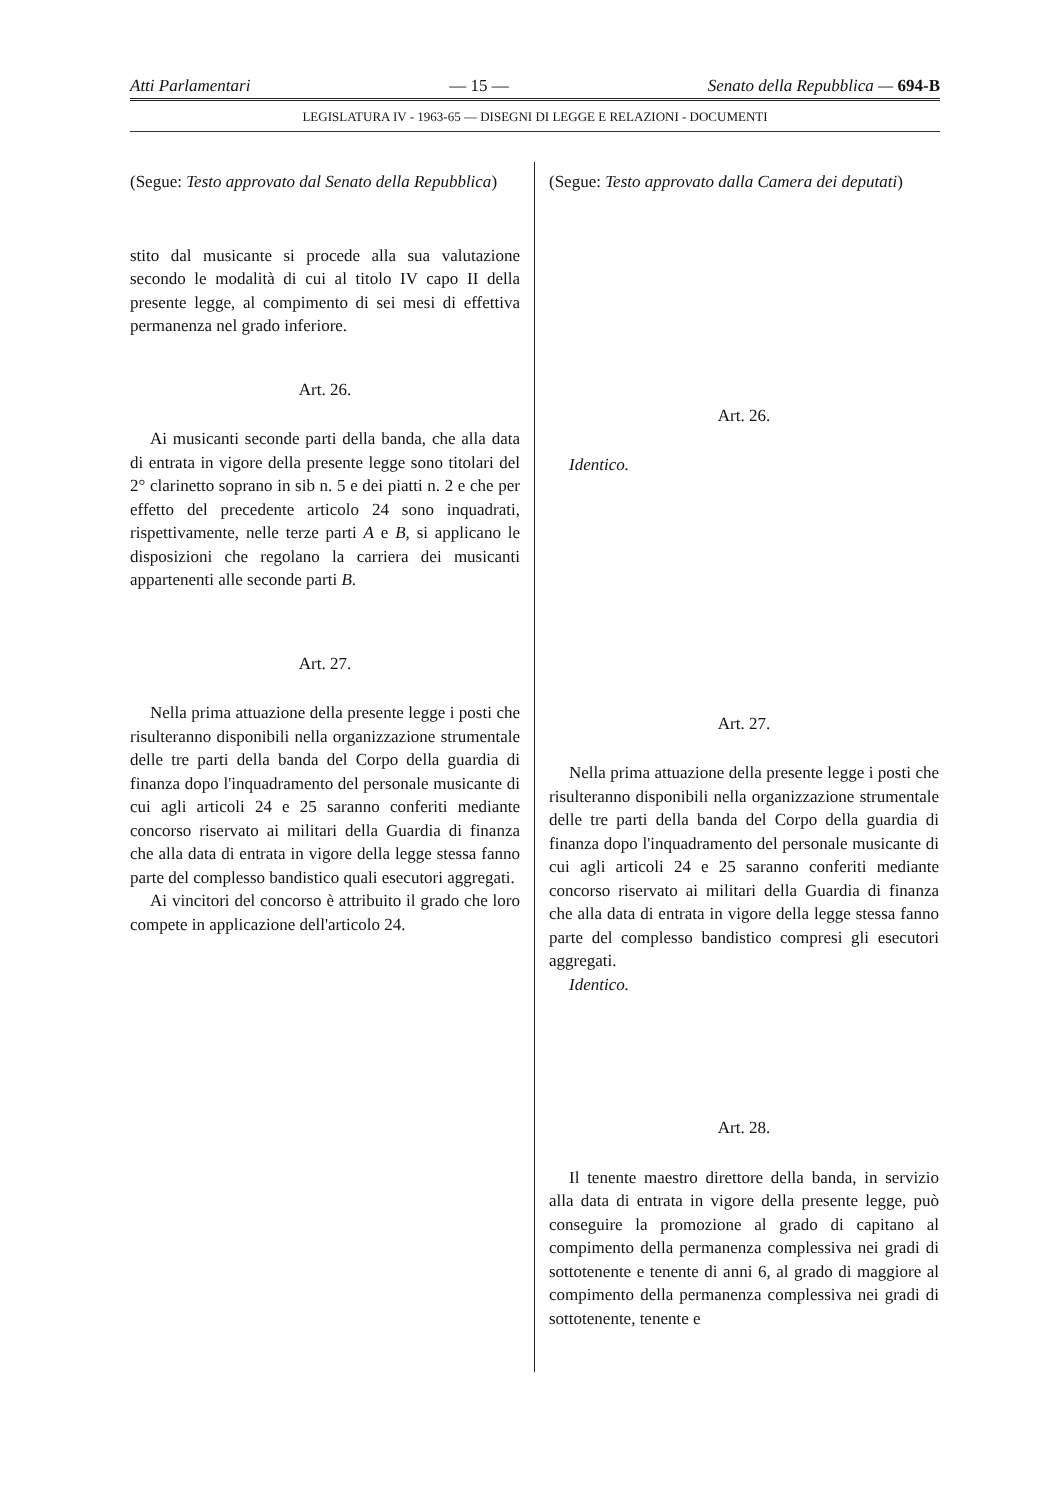Atti Parlamentari — 15 — Senato della Repubblica — 694-B
LEGISLATURA IV - 1963-65 — DISEGNI DI LEGGE E RELAZIONI - DOCUMENTI
(Segue: Testo approvato dal Senato della Repubblica)
stito dal musicante si procede alla sua valutazione secondo le modalità di cui al titolo IV capo II della presente legge, al compimento di sei mesi di effettiva permanenza nel grado inferiore.
Art. 26.
Ai musicanti seconde parti della banda, che alla data di entrata in vigore della presente legge sono titolari del 2° clarinetto soprano in sib n. 5 e dei piatti n. 2 e che per effetto del precedente articolo 24 sono inquadrati, rispettivamente, nelle terze parti A e B, si applicano le disposizioni che regolano la carriera dei musicanti appartenenti alle seconde parti B.
Art. 27.
Nella prima attuazione della presente legge i posti che risulteranno disponibili nella organizzazione strumentale delle tre parti della banda del Corpo della guardia di finanza dopo l'inquadramento del personale musicante di cui agli articoli 24 e 25 saranno conferiti mediante concorso riservato ai militari della Guardia di finanza che alla data di entrata in vigore della legge stessa fanno parte del complesso bandistico quali esecutori aggregati.
Ai vincitori del concorso è attribuito il grado che loro compete in applicazione dell'articolo 24.
(Segue: Testo approvato dalla Camera dei deputati)
Art. 26.
Identico.
Art. 27.
Nella prima attuazione della presente legge i posti che risulteranno disponibili nella organizzazione strumentale delle tre parti della banda del Corpo della guardia di finanza dopo l'inquadramento del personale musicante di cui agli articoli 24 e 25 saranno conferiti mediante concorso riservato ai militari della Guardia di finanza che alla data di entrata in vigore della legge stessa fanno parte del complesso bandistico compresi gli esecutori aggregati.
Identico.
Art. 28.
Il tenente maestro direttore della banda, in servizio alla data di entrata in vigore della presente legge, può conseguire la promozione al grado di capitano al compimento della permanenza complessiva nei gradi di sottotenente e tenente di anni 6, al grado di maggiore al compimento della permanenza complessiva nei gradi di sottotenente, tenente e